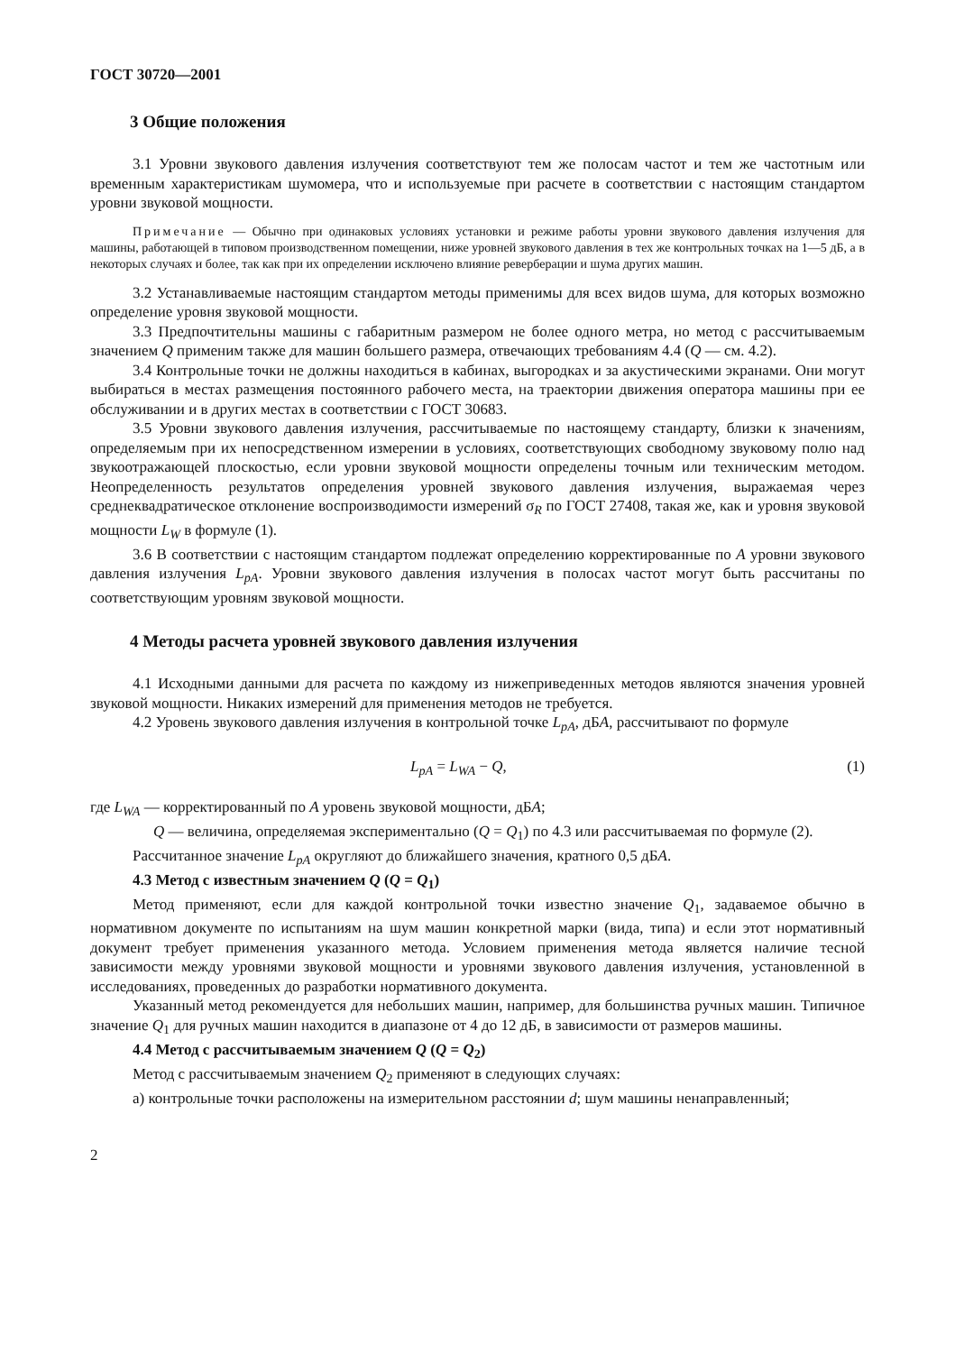ГОСТ 30720—2001
3 Общие положения
3.1 Уровни звукового давления излучения соответствуют тем же полосам частот и тем же частотным или временным характеристикам шумомера, что и используемые при расчете в соответствии с настоящим стандартом уровни звуковой мощности.
Примечание — Обычно при одинаковых условиях установки и режиме работы уровни звукового давления излучения для машины, работающей в типовом производственном помещении, ниже уровней звукового давления в тех же контрольных точках на 1—5 дБ, а в некоторых случаях и более, так как при их определении исключено влияние реверберации и шума других машин.
3.2 Устанавливаемые настоящим стандартом методы применимы для всех видов шума, для которых возможно определение уровня звуковой мощности.
3.3 Предпочтительны машины с габаритным размером не более одного метра, но метод с рассчитываемым значением Q применим также для машин большего размера, отвечающих требованиям 4.4 (Q — см. 4.2).
3.4 Контрольные точки не должны находиться в кабинах, выгородках и за акустическими экранами. Они могут выбираться в местах размещения постоянного рабочего места, на траектории движения оператора машины при ее обслуживании и в других местах в соответствии с ГОСТ 30683.
3.5 Уровни звукового давления излучения, рассчитываемые по настоящему стандарту, близки к значениям, определяемым при их непосредственном измерении в условиях, соответствующих свободному звуковому полю над звукоотражающей плоскостью, если уровни звуковой мощности определены точным или техническим методом. Неопределенность результатов определения уровней звукового давления излучения, выражаемая через среднеквадратическое отклонение воспроизводимости измерений σ<sub>R</sub> по ГОСТ 27408, такая же, как и уровня звуковой мощности L<sub>W</sub> в формуле (1).
3.6 В соответствии с настоящим стандартом подлежат определению корректированные по А уровни звукового давления излучения L<sub>pA</sub>. Уровни звукового давления излучения в полосах частот могут быть рассчитаны по соответствующим уровням звуковой мощности.
4 Методы расчета уровней звукового давления излучения
4.1 Исходными данными для расчета по каждому из нижеприведенных методов являются значения уровней звуковой мощности. Никаких измерений для применения методов не требуется.
4.2 Уровень звукового давления излучения в контрольной точке L<sub>pA</sub>, дБА, рассчитывают по формуле
L<sub>pA</sub> = L<sub>WA</sub> − Q, (1)
где L<sub>WA</sub> — корректированный по А уровень звуковой мощности, дБА;
Q — величина, определяемая экспериментально (Q = Q<sub>1</sub>) по 4.3 или рассчитываемая по формуле (2).
Рассчитанное значение L<sub>pA</sub> округляют до ближайшего значения, кратного 0,5 дБА.
4.3 Метод с известным значением Q (Q = Q<sub>1</sub>)
Метод применяют, если для каждой контрольной точки известно значение Q<sub>1</sub>, задаваемое обычно в нормативном документе по испытаниям на шум машин конкретной марки (вида, типа) и если этот нормативный документ требует применения указанного метода. Условием применения метода является наличие тесной зависимости между уровнями звуковой мощности и уровнями звукового давления излучения, установленной в исследованиях, проведенных до разработки нормативного документа.
Указанный метод рекомендуется для небольших машин, например, для большинства ручных машин. Типичное значение Q<sub>1</sub> для ручных машин находится в диапазоне от 4 до 12 дБ, в зависимости от размеров машины.
4.4 Метод с рассчитываемым значением Q (Q = Q<sub>2</sub>)
Метод с рассчитываемым значением Q<sub>2</sub> применяют в следующих случаях:
а) контрольные точки расположены на измерительном расстоянии d; шум машины ненаправленный;
2